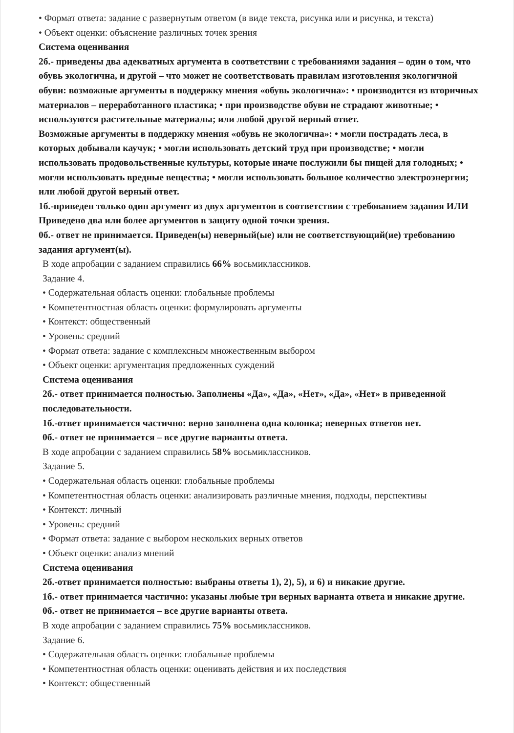• Формат ответа: задание с развернутым ответом (в виде текста, рисунка или и рисунка, и текста)
• Объект оценки: объяснение различных точек зрения
Система оценивания
2б.- приведены два адекватных аргумента в соответствии с требованиями задания – один о том, что обувь экологична, и другой – что может не соответствовать правилам изготовления экологичной обуви: возможные аргументы в поддержку мнения «обувь экологична»: • производится из вторичных материалов – переработанного пластика; • при производстве обуви не страдают животные; • используются растительные материалы; или любой другой верный ответ.
Возможные аргументы в поддержку мнения «обувь не экологична»: • могли пострадать леса, в которых добывали каучук; • могли использовать детский труд при производстве; • могли использовать продовольственные культуры, которые иначе послужили бы пищей для голодных; • могли использовать вредные вещества; • могли использовать большое количество электроэнергии; или любой другой верный ответ.
1б.-приведен только один аргумент из двух аргументов в соответствии с требованием задания ИЛИ Приведено два или более аргументов в защиту одной точки зрения.
0б.- ответ не принимается. Приведен(ы) неверный(ые) или не соответствующий(ие) требованию задания аргумент(ы).
В ходе апробации с заданием справились 66% восьмиклассников.
Задание 4.
• Содержательная область оценки: глобальные проблемы
• Компетентностная область оценки: формулировать аргументы
• Контекст: общественный
• Уровень: средний
• Формат ответа: задание с комплексным множественным выбором
• Объект оценки: аргументация предложенных суждений
Система оценивания
2б.- ответ принимается полностью. Заполнены «Да», «Да», «Нет», «Да», «Нет» в приведенной последовательности.
1б.-ответ принимается частично: верно заполнена одна колонка; неверных ответов нет.
0б.- ответ не принимается – все другие варианты ответа.
В ходе апробации с заданием справились 58% восьмиклассников.
Задание 5.
• Содержательная область оценки: глобальные проблемы
• Компетентностная область оценки: анализировать различные мнения, подходы, перспективы
• Контекст: личный
• Уровень: средний
• Формат ответа: задание с выбором нескольких верных ответов
• Объект оценки: анализ мнений
Система оценивания
2б.-ответ принимается полностью: выбраны ответы 1), 2), 5), и 6) и никакие другие.
1б.- ответ принимается частично: указаны любые три верных варианта ответа и никакие другие.
0б.- ответ не принимается – все другие варианты ответа.
В ходе апробации с заданием справились 75% восьмиклассников.
Задание 6.
• Содержательная область оценки: глобальные проблемы
• Компетентностная область оценки: оценивать действия и их последствия
• Контекст: общественный